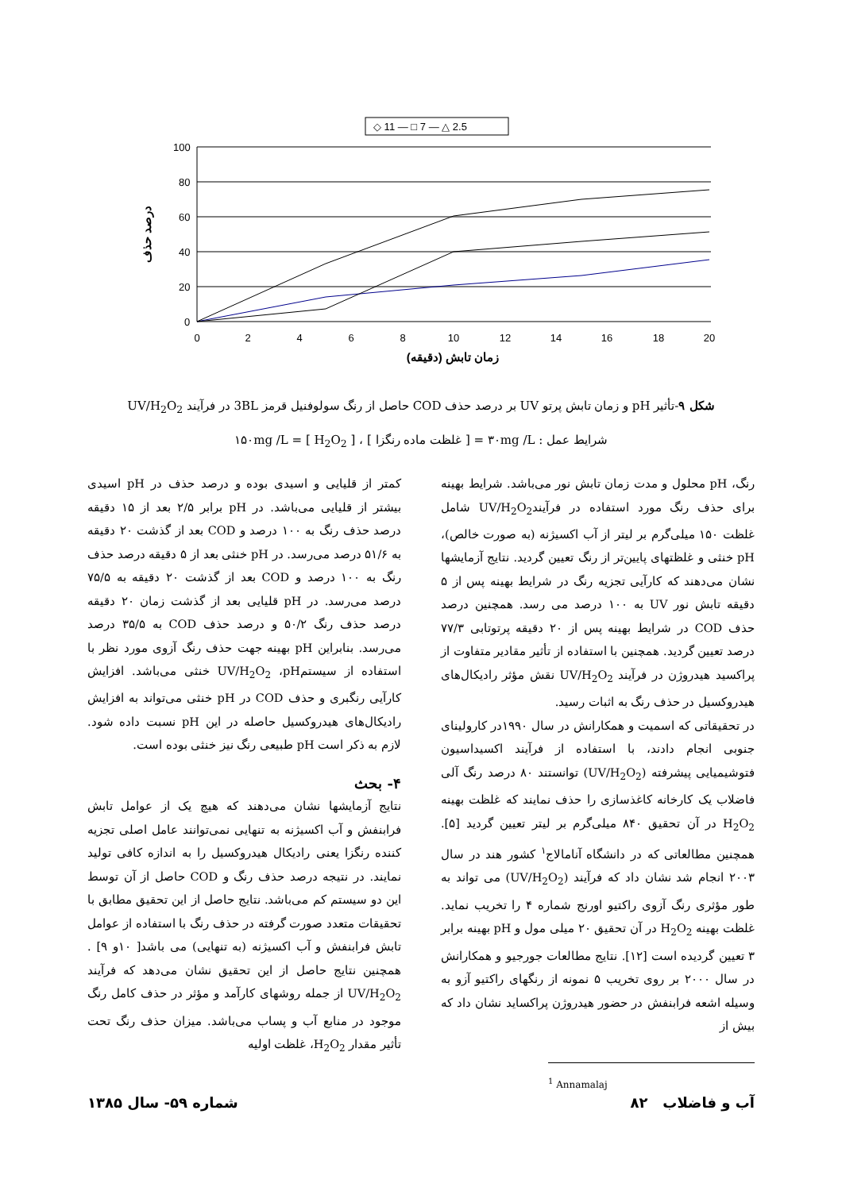◇ 11 — □ 7 — △ 2.5
100
80
60
40
20
0
0
2
4
6
8
10
12
14
16
18
20
زمان تابش (دقیقه)
درصد حذف
شکل ۹-تأثیر pH و زمان تابش پرتو UV بر درصد حذف COD حاصل از رنگ سولوفنیل قرمز 3BL در فرآیند UV/H<sub>2</sub>O<sub>2</sub>
شرایط عمل : ۳۰mg /L = [ غلظت ماده رنگزا ] ، ۱۵۰mg /L = [ H<sub>2</sub>O<sub>2</sub> ]
کمتر از قلیایی و اسیدی بوده و درصد حذف در pH اسیدی بیشتر از قلیایی می‌باشد. در pH برابر ۲/۵ بعد از ۱۵ دقیقه درصد حذف رنگ به ۱۰۰ درصد و COD بعد از گذشت ۲۰ دقیقه به ۵۱/۶ درصد می‌رسد. در pH خنثی بعد از ۵ دقیقه درصد حذف رنگ به ۱۰۰ درصد و COD بعد از گذشت ۲۰ دقیقه به ۷۵/۵ درصد می‌رسد. در pH قلیایی بعد از گذشت زمان ۲۰ دقیقه درصد حذف رنگ ۵۰/۲ و درصد حذف COD به ۳۵/۵ درصد می‌رسد. بنابراین pH بهینه جهت حذف رنگ آزوی مورد نظر با استفاده از سیستمUV/H<sub>2</sub>O<sub>2</sub> ،pH خنثی می‌باشد. افزایش کارآیی رنگبری و حذف COD در pH خنثی می‌تواند به افزایش رادیکال‌های هیدروکسیل حاصله در این pH نسبت داده شود. لازم به ذکر است pH طبیعی رنگ نیز خنثی بوده است.
۴- بحث
نتایج آزمایشها نشان می‌دهند که هیچ یک از عوامل تابش فرابنفش و آب اکسیژنه به تنهایی نمی‌توانند عامل اصلی تجزیه کننده رنگزا یعنی رادیکال هیدروکسیل را به اندازه کافی تولید نمایند. در نتیجه درصد حذف رنگ و COD حاصل از آن توسط این دو سیستم کم می‌باشد. نتایج حاصل از این تحقیق مطابق با تحقیقات متعدد صورت گرفته در حذف رنگ با استفاده از عوامل تابش فرابنفش و آب اکسیژنه (به تنهایی) می باشد[ ۱۰و ۹] . همچنین نتایج حاصل از این تحقیق نشان می‌دهد که فرآیند UV/H<sub>2</sub>O<sub>2</sub> از جمله روشهای کارآمد و مؤثر در حذف کامل رنگ موجود در منابع آب و پساب می‌باشد. میزان حذف رنگ تحت تأثیر مقدار H<sub>2</sub>O<sub>2</sub>، غلظت اولیه
رنگ، pH محلول و مدت زمان تابش نور می‌باشد. شرایط بهینه برای حذف رنگ مورد استفاده در فرآیندUV/H<sub>2</sub>O<sub>2</sub> شامل غلظت ۱۵۰ میلی‌گرم بر لیتر از آب اکسیژنه (به صورت خالص)، pH خنثی و غلظتهای پایین‌تر از رنگ تعیین گردید. نتایج آزمایشها نشان می‌دهند که کارآیی تجزیه رنگ در شرایط بهینه پس از ۵ دقیقه تابش نور UV به ۱۰۰ درصد می رسد. همچنین درصد حذف COD در شرایط بهینه پس از ۲۰ دقیقه پرتوتابی ۷۷/۳ درصد تعیین گردید. همچنین با استفاده از تأثیر مقادیر متفاوت از پراکسید هیدروژن در فرآیند UV/H<sub>2</sub>O<sub>2</sub> نقش مؤثر رادیکال‌های هیدروکسیل در حذف رنگ به اثبات رسید.
در تحقیقاتی که اسمیت و همکارانش در سال ۱۹۹۰در کارولینای جنوبی انجام دادند، با استفاده از فرآیند اکسیداسیون فتوشیمیایی پیشرفته (UV/H<sub>2</sub>O<sub>2</sub>) توانستند ۸۰ درصد رنگ آلی فاضلاب یک کارخانه کاغذسازی را حذف نمایند که غلظت بهینه H<sub>2</sub>O<sub>2</sub> در آن تحقیق ۸۴۰ میلی‌گرم بر لیتر تعیین گردید [۵]. همچنین مطالعاتی که در دانشگاه آنامالاج<sup>۱</sup> کشور هند در سال ۲۰۰۳ انجام شد نشان داد که فرآیند (UV/H<sub>2</sub>O<sub>2</sub>) می تواند به طور مؤثری رنگ آزوی راکتیو اورنج شماره ۴ را تخریب نماید. غلظت بهینه H<sub>2</sub>O<sub>2</sub> در آن تحقیق ۲۰ میلی مول و pH بهینه برابر ۳ تعیین گردیده است [۱۲]. نتایج مطالعات جورجیو و همکارانش در سال ۲۰۰۰ بر روی تخریب ۵ نمونه از رنگهای راکتیو آزو به وسیله اشعه فرابنفش در حضور هیدروژن پراکساید نشان داد که بیش از
<sup>1</sup> Annamalaj
شماره ۵۹- سال ۱۳۸۵ آب و فاضلاب ۸۲